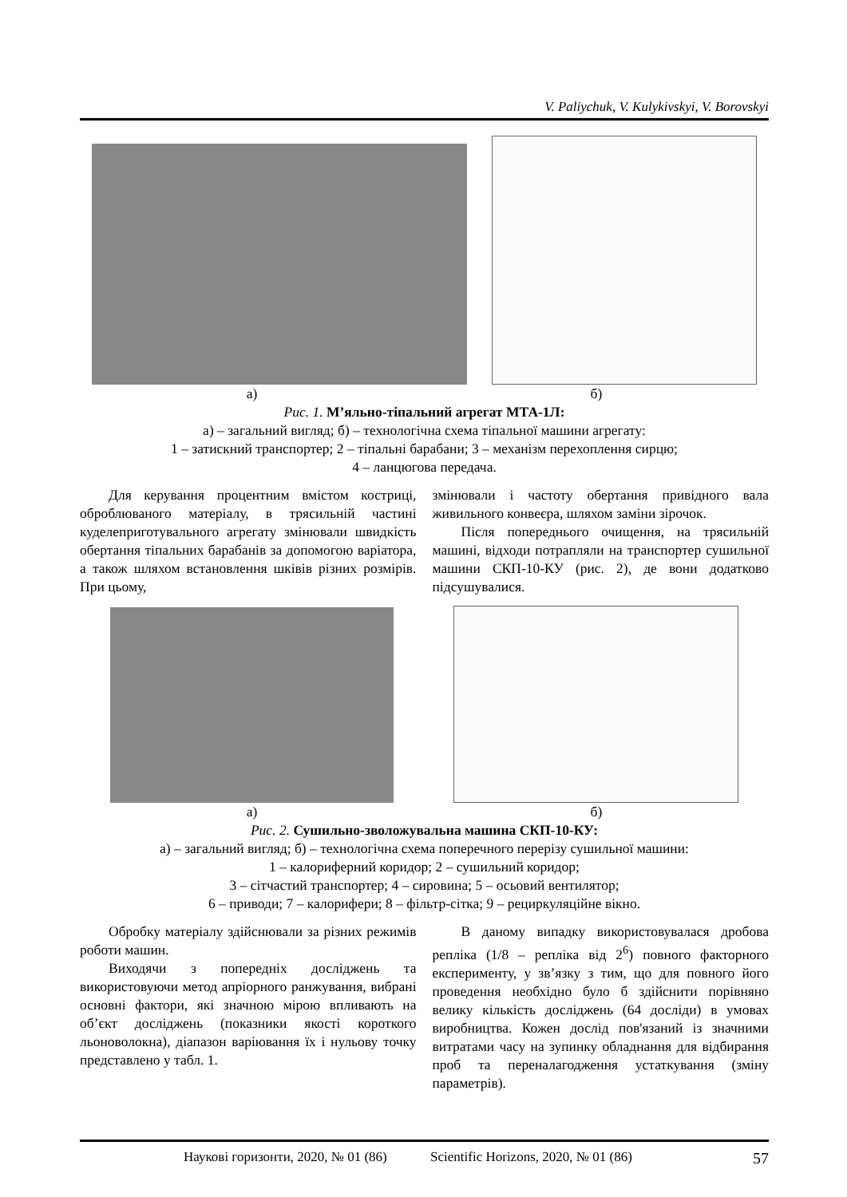V. Paliychuk, V. Kulykivskyi, V. Borovskyi
а) б)
Рис. 1. М’яльно-тіпальний агрегат МТА-1Л:
а) – загальний вигляд; б) – технологічна схема тіпальної машини агрегату:
1 – затискний транспортер; 2 – тіпальні барабани; 3 – механізм перехоплення сирцю;
4 – ланцюгова передача.
Для керування процентним вмістом костриці, оброблюваного матеріалу, в трясильній частині куделеприготувального агрегату змінювали швидкість обертання тіпальних барабанів за допомогою варіатора, а також шляхом встановлення шківів різних розмірів. При цьому,
змінювали і частоту обертання привідного вала живильного конвеєра, шляхом заміни зірочок.
Після попереднього очищення, на трясильній машині, відходи потрапляли на транспортер сушильної машини СКП-10-КУ (рис. 2), де вони додатково підсушувалися.
а) б)
Рис. 2. Сушильно-зволожувальна машина СКП-10-КУ:
а) – загальний вигляд; б) – технологічна схема поперечного перерізу сушильної машини:
1 – калориферний коридор; 2 – сушильний коридор;
3 – сітчастий транспортер; 4 – сировина; 5 – осьовий вентилятор;
6 – приводи; 7 – калорифери; 8 – фільтр-сітка; 9 – рециркуляційне вікно.
Обробку матеріалу здійснювали за різних режимів роботи машин.
Виходячи з попередніх досліджень та використовуючи метод апріорного ранжування, вибрані основні фактори, які значною мірою впливають на об’єкт досліджень (показники якості короткого льоноволокна), діапазон варіювання їх і нульову точку представлено у табл. 1.
В даному випадку використовувалася дробова репліка (1/8 – репліка від 2<sup>6</sup>) повного факторного експерименту, у зв’язку з тим, що для повного його проведення необхідно було б здійснити порівняно велику кількість досліджень (64 досліди) в умовах виробництва. Кожен дослід пов'язаний із значними витратами часу на зупинку обладнання для відбирання проб та переналагодження устаткування (зміну параметрів).
Наукові горизонти, 2020, № 01 (86) Scientific Horizons, 2020, № 01 (86) 57